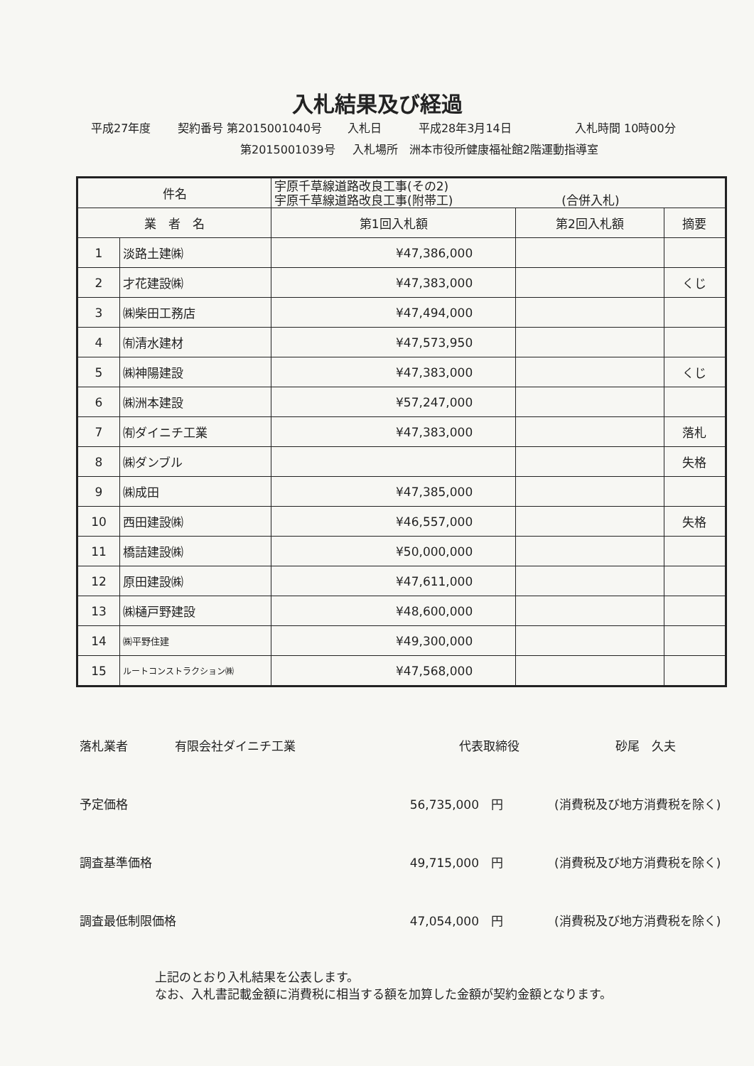入札結果及び経過
平成27年度 契約番号 第2015001040号 入札日 平成28年3月14日 入札時間 10時00分
第2015001039号 入札場所　洲本市役所健康福祉館2階運動指導室
| 件名 | | 宇原千草線道路改良工事(その2) 宇原千草線道路改良工事(附帯工) (合併入札) | | |
| 業 者 名 | | 第1回入札額 | 第2回入札額 | 摘要 |
| 1 | 淡路土建㈱ | ¥47,386,000 | | |
| 2 | 才花建設㈱ | ¥47,383,000 | | くじ |
| 3 | ㈱柴田工務店 | ¥47,494,000 | | |
| 4 | ㈲清水建材 | ¥47,573,950 | | |
| 5 | ㈱神陽建設 | ¥47,383,000 | | くじ |
| 6 | ㈱洲本建設 | ¥57,247,000 | | |
| 7 | ㈲ダイニチ工業 | ¥47,383,000 | | 落札 |
| 8 | ㈱ダンブル | | | 失格 |
| 9 | ㈱成田 | ¥47,385,000 | | |
| 10 | 西田建設㈱ | ¥46,557,000 | | 失格 |
| 11 | 橋詰建設㈱ | ¥50,000,000 | | |
| 12 | 原田建設㈱ | ¥47,611,000 | | |
| 13 | ㈱樋戸野建設 | ¥48,600,000 | | |
| 14 | ㈱平野住建 | ¥49,300,000 | | |
| 15 | ルートコンストラクション㈱ | ¥47,568,000 | | |
落札業者 有限会社ダイニチ工業 代表取締役 砂尾　久夫
予定価格 56,735,000　円 (消費税及び地方消費税を除く)
調査基準価格 49,715,000　円 (消費税及び地方消費税を除く)
調査最低制限価格 47,054,000　円 (消費税及び地方消費税を除く)
上記のとおり入札結果を公表します。
なお、入札書記載金額に消費税に相当する額を加算した金額が契約金額となります。